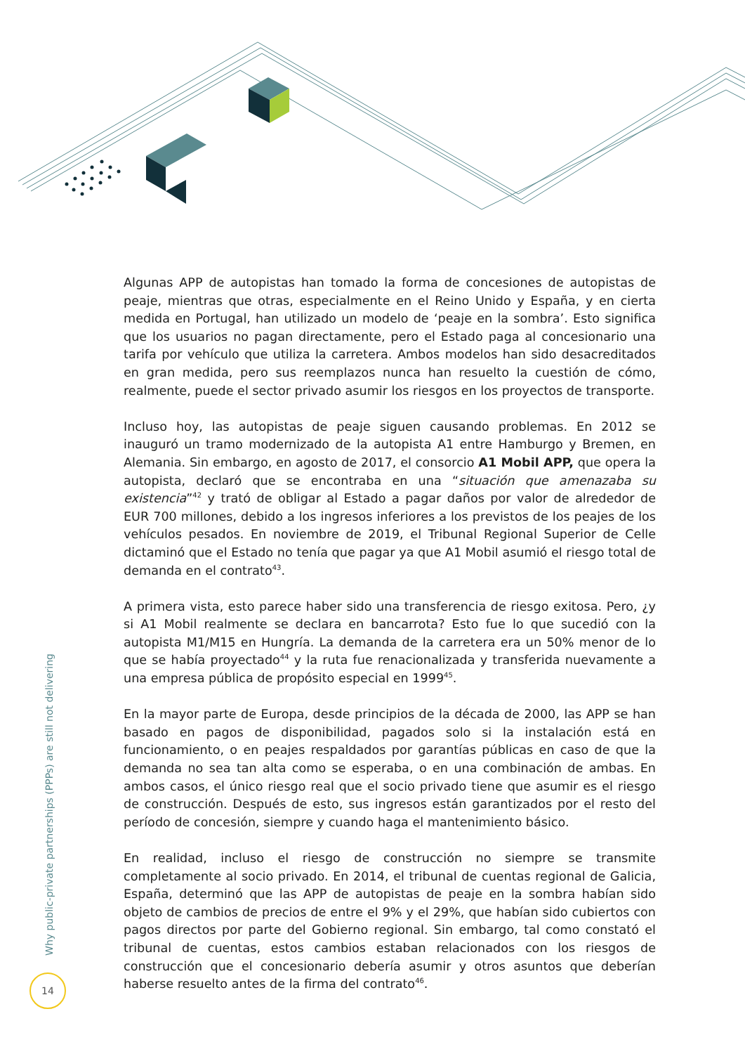Algunas APP de autopistas han tomado la forma de concesiones de autopistas de peaje, mientras que otras, especialmente en el Reino Unido y España, y en cierta medida en Portugal, han utilizado un modelo de ‘peaje en la sombra’. Esto significa que los usuarios no pagan directamente, pero el Estado paga al concesionario una tarifa por vehículo que utiliza la carretera. Ambos modelos han sido desacreditados en gran medida, pero sus reemplazos nunca han resuelto la cuestión de cómo, realmente, puede el sector privado asumir los riesgos en los proyectos de transporte.
Incluso hoy, las autopistas de peaje siguen causando problemas. En 2012 se inauguró un tramo modernizado de la autopista A1 entre Hamburgo y Bremen, en Alemania. Sin embargo, en agosto de 2017, el consorcio A1 Mobil APP, que opera la autopista, declaró que se encontraba en una “situación que amenazaba su existencia”<sup>42</sup> y trató de obligar al Estado a pagar daños por valor de alrededor de EUR 700 millones, debido a los ingresos inferiores a los previstos de los peajes de los vehículos pesados. En noviembre de 2019, el Tribunal Regional Superior de Celle dictaminó que el Estado no tenía que pagar ya que A1 Mobil asumió el riesgo total de demanda en el contrato<sup>43</sup>.
A primera vista, esto parece haber sido una transferencia de riesgo exitosa. Pero, ¿y si A1 Mobil realmente se declara en bancarrota? Esto fue lo que sucedió con la autopista M1/M15 en Hungría. La demanda de la carretera era un 50% menor de lo que se había proyectado<sup>44</sup> y la ruta fue renacionalizada y transferida nuevamente a una empresa pública de propósito especial en 1999<sup>45</sup>.
En la mayor parte de Europa, desde principios de la década de 2000, las APP se han basado en pagos de disponibilidad, pagados solo si la instalación está en funcionamiento, o en peajes respaldados por garantías públicas en caso de que la demanda no sea tan alta como se esperaba, o en una combinación de ambas. En ambos casos, el único riesgo real que el socio privado tiene que asumir es el riesgo de construcción. Después de esto, sus ingresos están garantizados por el resto del período de concesión, siempre y cuando haga el mantenimiento básico.
En realidad, incluso el riesgo de construcción no siempre se transmite completamente al socio privado. En 2014, el tribunal de cuentas regional de Galicia, España, determinó que las APP de autopistas de peaje en la sombra habían sido objeto de cambios de precios de entre el 9% y el 29%, que habían sido cubiertos con pagos directos por parte del Gobierno regional. Sin embargo, tal como constató el tribunal de cuentas, estos cambios estaban relacionados con los riesgos de construcción que el concesionario debería asumir y otros asuntos que deberían haberse resuelto antes de la firma del contrato<sup>46</sup>.
Why public-private partnerships (PPPs) are still not delivering
14